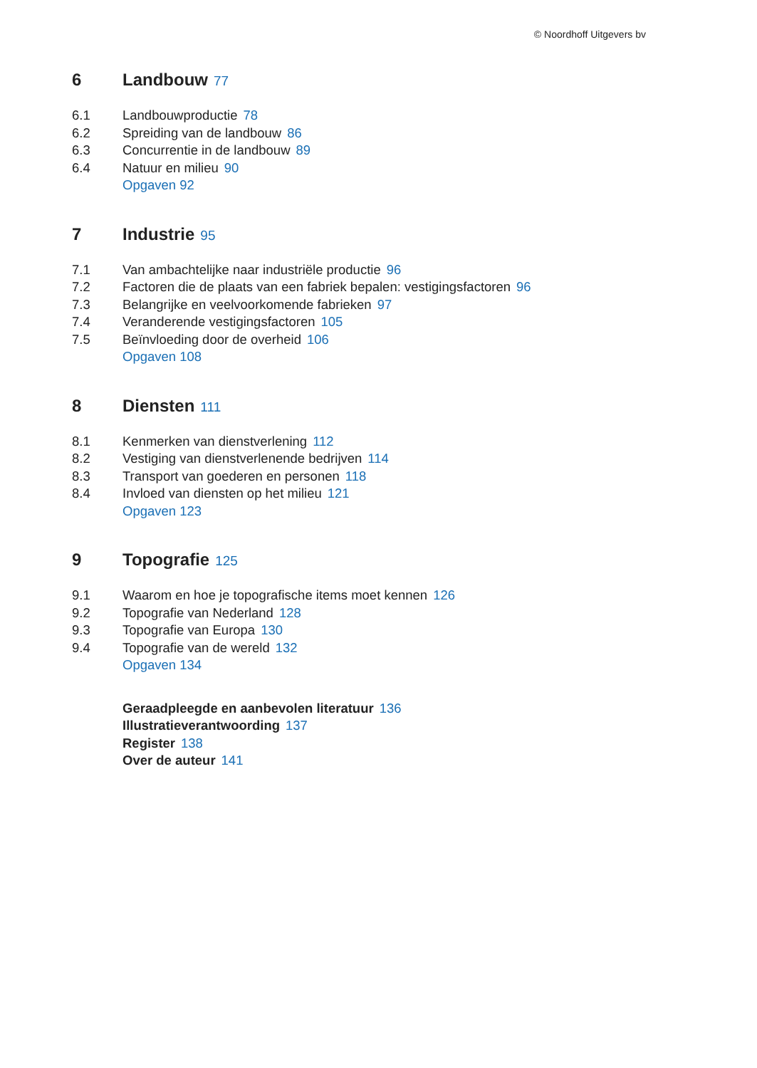© Noordhoff Uitgevers bv
6 Landbouw 77
6.1 Landbouwproductie 78
6.2 Spreiding van de landbouw 86
6.3 Concurrentie in de landbouw 89
6.4 Natuur en milieu 90
Opgaven 92
7 Industrie 95
7.1 Van ambachtelijke naar industriële productie 96
7.2 Factoren die de plaats van een fabriek bepalen: vestigingsfactoren 96
7.3 Belangrijke en veelvoorkomende fabrieken 97
7.4 Veranderende vestigingsfactoren 105
7.5 Beïnvloeding door de overheid 106
Opgaven 108
8 Diensten 111
8.1 Kenmerken van dienstverlening 112
8.2 Vestiging van dienstverlenende bedrijven 114
8.3 Transport van goederen en personen 118
8.4 Invloed van diensten op het milieu 121
Opgaven 123
9 Topografie 125
9.1 Waarom en hoe je topografische items moet kennen 126
9.2 Topografie van Nederland 128
9.3 Topografie van Europa 130
9.4 Topografie van de wereld 132
Opgaven 134
Geraadpleegde en aanbevolen literatuur 136
Illustratieverantwoording 137
Register 138
Over de auteur 141